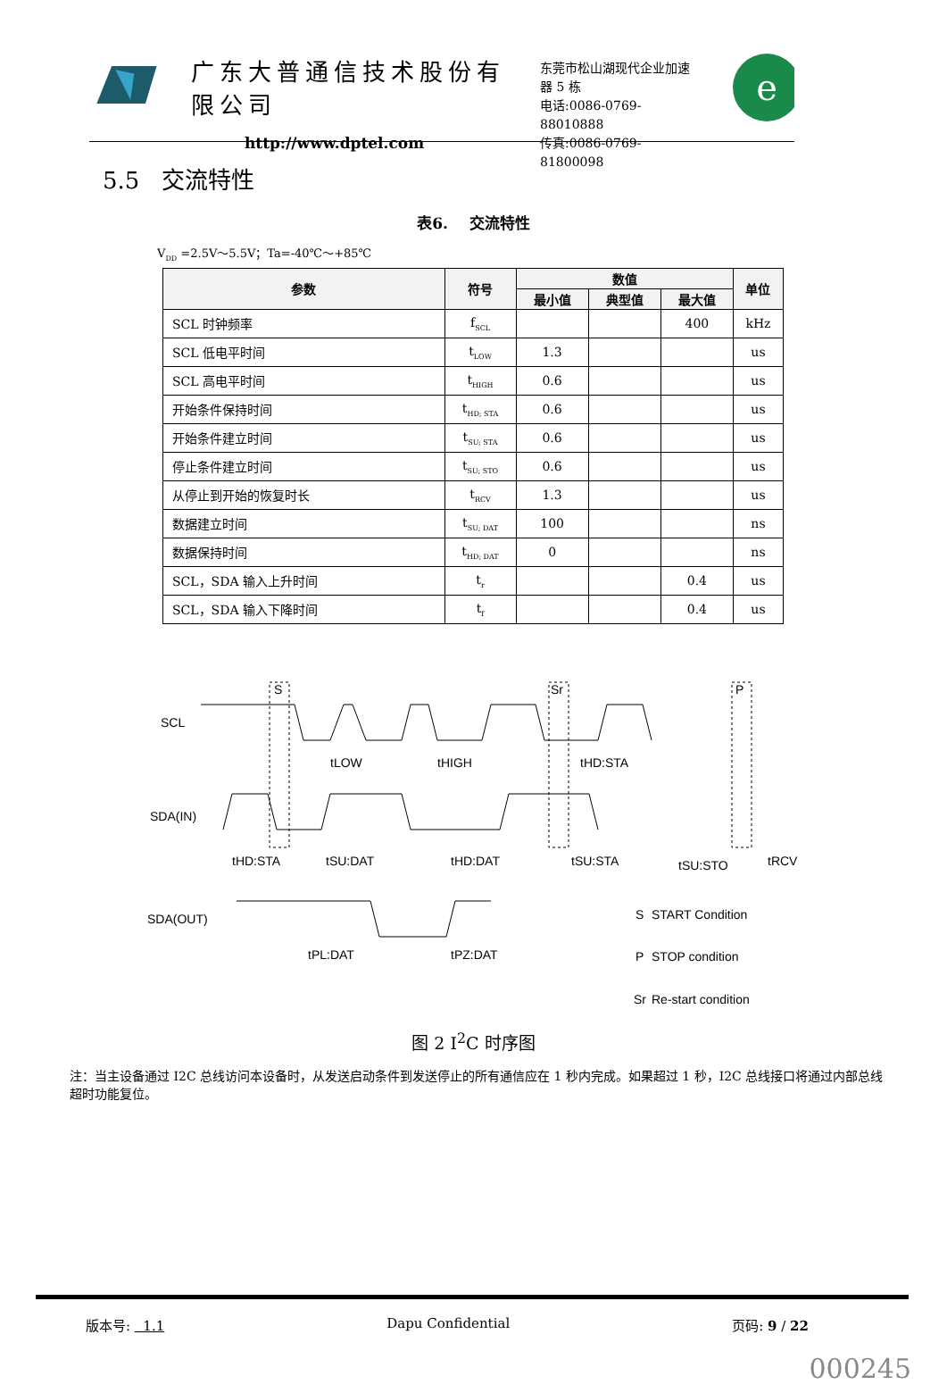广东大普通信技术股份有限公司
http://www.dptel.com
东莞市松山湖现代企业加速器 5 栋
电话:0086-0769-88010888
传真:0086-0769-81800098
e
5.5 交流特性
表6. 交流特性
V<sub>DD</sub> =2.5V～5.5V；Ta=-40℃～+85℃
| 参数 | 符号 | 数值 | | | 单位 |
| --- | --- | --- | --- | --- | --- |
| | | 最小值 | 典型值 | 最大值 | |
| SCL 时钟频率 | f<sub>SCL</sub> | | | 400 | kHz |
| SCL 低电平时间 | t<sub>LOW</sub> | 1.3 | | | us |
| SCL 高电平时间 | t<sub>HIGH</sub> | 0.6 | | | us |
| 开始条件保持时间 | t<sub>HD; STA</sub> | 0.6 | | | us |
| 开始条件建立时间 | t<sub>SU; STA</sub> | 0.6 | | | us |
| 停止条件建立时间 | t<sub>SU; STO</sub> | 0.6 | | | us |
| 从停止到开始的恢复时长 | t<sub>RCV</sub> | 1.3 | | | us |
| 数据建立时间 | t<sub>SU; DAT</sub> | 100 | | | ns |
| 数据保持时间 | t<sub>HD; DAT</sub> | 0 | | | ns |
| SCL，SDA 输入上升时间 | t<sub>r</sub> | | | 0.4 | us |
| SCL，SDA 输入下降时间 | t<sub>f</sub> | | | 0.4 | us |
SCL
SDA(IN)
SDA(OUT)
S
Sr
P
tLOW
tHIGH
tHD:STA
tHD:STA
tSU:DAT
tHD:DAT
tSU:STA
tSU:STO
tRCV
tPL:DAT
tPZ:DAT
S
START Condition
P
STOP condition
Sr
Re-start condition
图 2 I<sup>2</sup>C 时序图
注：当主设备通过 I2C 总线访问本设备时，从发送启动条件到发送停止的所有通信应在 1 秒内完成。如果超过 1 秒，I2C 总线接口将通过内部总线超时功能复位。
版本号: 1.1 Dapu Confidential 页码: 9 / 22
000245